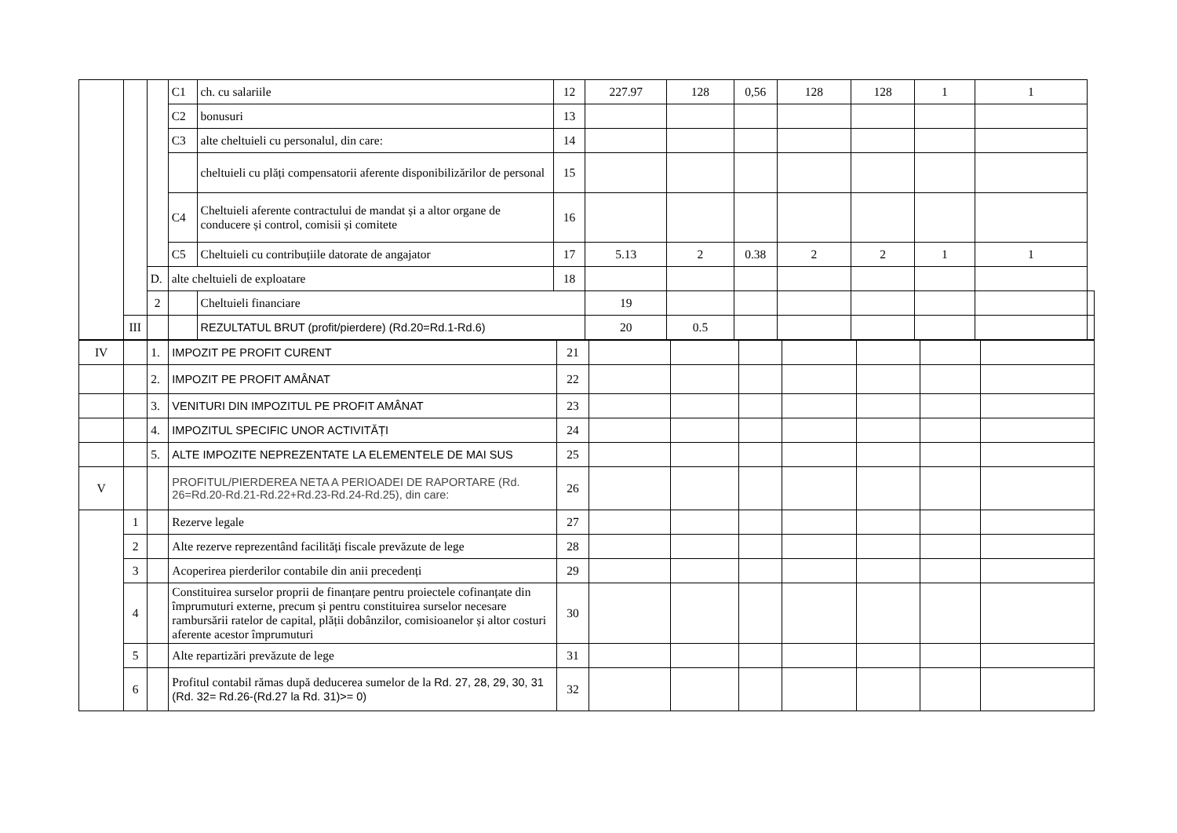| | | | C1 | ch. cu salariile | 12 | 227.97 | 128 | 0,56 | 128 | 128 | 1 | 1 | |
| | | | C2 | bonusuri | 13 | | | | | | | | |
| | | | C3 | alte cheltuieli cu personalul, din care: | 14 | | | | | | | | |
| | | | | cheltuieli cu plăți compensatorii aferente disponibilizărilor de personal | 15 | | | | | | | | |
| | | | C4 | Cheltuieli aferente contractului de mandat și a altor organe de conducere și control, comisii și comitete | 16 | | | | | | | | |
| | | | C5 | Cheltuieli cu contribuțiile datorate de angajator | 17 | 5.13 | 2 | 0.38 | 2 | 2 | 1 | 1 | |
| | | D. | alte cheltuieli de exploatare | | 18 | | | | | | | | |
| | | 2 | | Cheltuieli financiare | | 19 | | | | | | | |
| | III | | | REZULTATUL BRUT (profit/pierdere) (Rd.20=Rd.1-Rd.6) | | 20 | 0.5 | | | | | | |
| IV | | 1. | IMPOZIT PE PROFIT CURENT | 21 | | | | | | | |
| | | 2. | IMPOZIT PE PROFIT AMÂNAT | 22 | | | | | | | |
| | | 3. | VENITURI DIN IMPOZITUL PE PROFIT AMÂNAT | 23 | | | | | | | |
| | | 4. | IMPOZITUL SPECIFIC UNOR ACTIVITĂȚI | 24 | | | | | | | |
| | | 5. | ALTE IMPOZITE NEPREZENTATE LA ELEMENTELE DE MAI SUS | 25 | | | | | | | |
| V | | | PROFITUL/PIERDEREA NETA A PERIOADEI DE RAPORTARE (Rd. 26=Rd.20-Rd.21-Rd.22+Rd.23-Rd.24-Rd.25), din care: | 26 | | | | | | | |
| | 1 | | Rezerve legale | 27 | | | | | | | |
| | 2 | | Alte rezerve reprezentând facilități fiscale prevăzute de lege | 28 | | | | | | | |
| | 3 | | Acoperirea pierderilor contabile din anii precedenți | 29 | | | | | | | |
| | 4 | | Constituirea surselor proprii de finanțare pentru proiectele cofinanțate din împrumuturi externe, precum și pentru constituirea surselor necesare rambursării ratelor de capital, plății dobânzilor, comisioanelor și altor costuri aferente acestor împrumuturi | 30 | | | | | | | |
| | 5 | | Alte repartizări prevăzute de lege | 31 | | | | | | | |
| | 6 | | Profitul contabil rămas după deducerea sumelor de la Rd. 27, 28, 29, 30, 31 (Rd. 32= Rd.26-(Rd.27 la Rd. 31)>= 0) | 32 | | | | | | | |